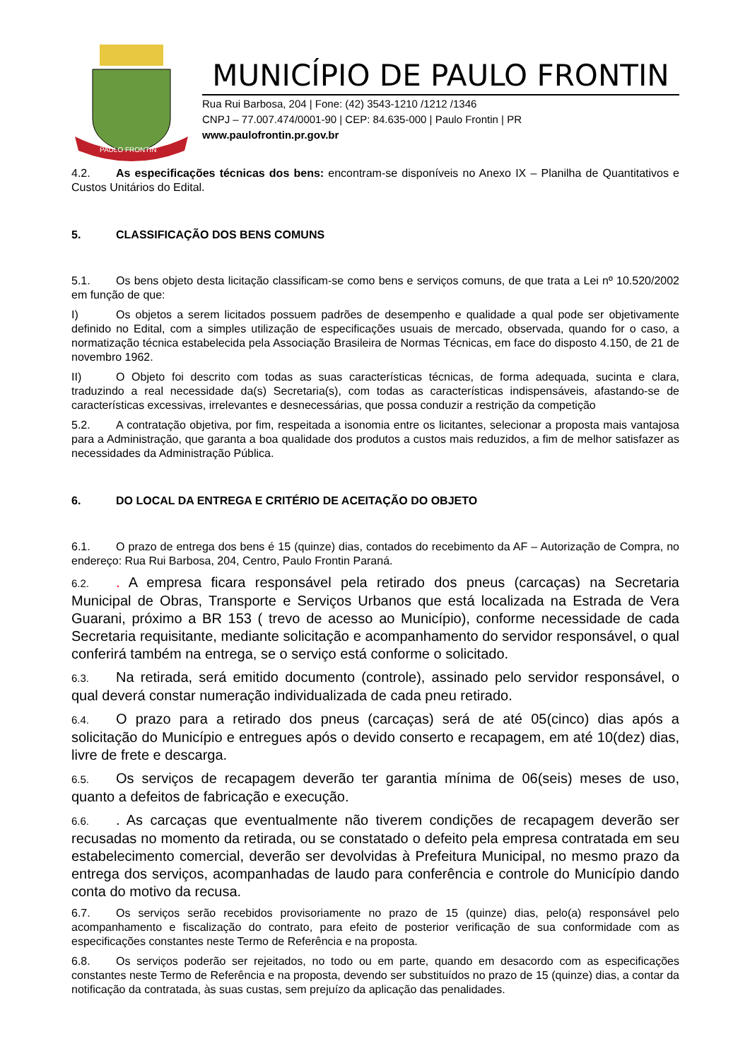PAULO FRONTIN
MUNICÍPIO DE PAULO FRONTIN
Rua Rui Barbosa, 204 | Fone: (42) 3543-1210 /1212 /1346
CNPJ – 77.007.474/0001-90 | CEP: 84.635-000 | Paulo Frontin | PR
www.paulofrontin.pr.gov.br
4.2. As especificações técnicas dos bens: encontram-se disponíveis no Anexo IX – Planilha de Quantitativos e Custos Unitários do Edital.
5. CLASSIFICAÇÃO DOS BENS COMUNS
5.1. Os bens objeto desta licitação classificam-se como bens e serviços comuns, de que trata a Lei nº 10.520/2002 em função de que:
I) Os objetos a serem licitados possuem padrões de desempenho e qualidade a qual pode ser objetivamente definido no Edital, com a simples utilização de especificações usuais de mercado, observada, quando for o caso, a normatização técnica estabelecida pela Associação Brasileira de Normas Técnicas, em face do disposto 4.150, de 21 de novembro 1962.
II) O Objeto foi descrito com todas as suas características técnicas, de forma adequada, sucinta e clara, traduzindo a real necessidade da(s) Secretaria(s), com todas as características indispensáveis, afastando-se de características excessivas, irrelevantes e desnecessárias, que possa conduzir a restrição da competição
5.2. A contratação objetiva, por fim, respeitada a isonomia entre os licitantes, selecionar a proposta mais vantajosa para a Administração, que garanta a boa qualidade dos produtos a custos mais reduzidos, a fim de melhor satisfazer as necessidades da Administração Pública.
6. DO LOCAL DA ENTREGA E CRITÉRIO DE ACEITAÇÃO DO OBJETO
6.1. O prazo de entrega dos bens é 15 (quinze) dias, contados do recebimento da AF – Autorização de Compra, no endereço: Rua Rui Barbosa, 204, Centro, Paulo Frontin Paraná.
6.2.. A empresa ficara responsável pela retirado dos pneus (carcaças) na Secretaria Municipal de Obras, Transporte e Serviços Urbanos que está localizada na Estrada de Vera Guarani, próximo a BR 153 ( trevo de acesso ao Município), conforme necessidade de cada Secretaria requisitante, mediante solicitação e acompanhamento do servidor responsável, o qual conferirá também na entrega, se o serviço está conforme o solicitado.
6.3. Na retirada, será emitido documento (controle), assinado pelo servidor responsável, o qual deverá constar numeração individualizada de cada pneu retirado.
6.4. O prazo para a retirado dos pneus (carcaças) será de até 05(cinco) dias após a solicitação do Município e entregues após o devido conserto e recapagem, em até 10(dez) dias, livre de frete e descarga.
6.5. Os serviços de recapagem deverão ter garantia mínima de 06(seis) meses de uso, quanto a defeitos de fabricação e execução.
6.6.. As carcaças que eventualmente não tiverem condições de recapagem deverão ser recusadas no momento da retirada, ou se constatado o defeito pela empresa contratada em seu estabelecimento comercial, deverão ser devolvidas à Prefeitura Municipal, no mesmo prazo da entrega dos serviços, acompanhadas de laudo para conferência e controle do Município dando conta do motivo da recusa.
6.7. Os serviços serão recebidos provisoriamente no prazo de 15 (quinze) dias, pelo(a) responsável pelo acompanhamento e fiscalização do contrato, para efeito de posterior verificação de sua conformidade com as especificações constantes neste Termo de Referência e na proposta.
6.8. Os serviços poderão ser rejeitados, no todo ou em parte, quando em desacordo com as especificações constantes neste Termo de Referência e na proposta, devendo ser substituídos no prazo de 15 (quinze) dias, a contar da notificação da contratada, às suas custas, sem prejuízo da aplicação das penalidades.